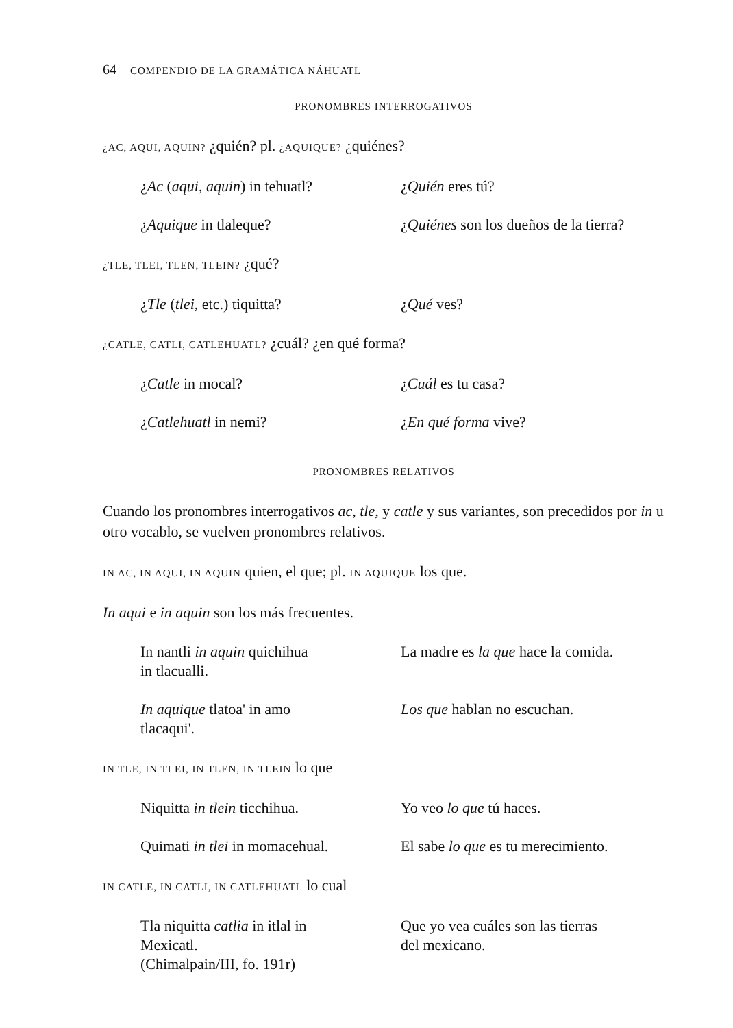64 COMPENDIO DE LA GRAMÁTICA NÁHUATL
PRONOMBRES INTERROGATIVOS
¿AC, AQUI, AQUIN? ¿quién? pl. ¿AQUIQUE? ¿quiénes?
¿Ac (aqui, aquin) in tehuatl?
¿Quién eres tú?
¿Aquique in tlaleque? ¿Quiénes son los dueños de la tierra?
¿TLE, TLEI, TLEN, TLEIN? ¿qué?
¿Tle (tlei, etc.) tiquitta? ¿Qué ves?
¿CATLE, CATLI, CATLEHUATL? ¿cuál? ¿en qué forma?
¿Catle in mocal? ¿Cuál es tu casa?
¿Catlehuatl in nemi? ¿En qué forma vive?
PRONOMBRES RELATIVOS
Cuando los pronombres interrogativos ac, tle, y catle y sus variantes, son precedidos por in u otro vocablo, se vuelven pronombres relativos.
IN AC, IN AQUI, IN AQUIN quien, el que; pl. IN AQUIQUE los que.
In aqui e in aquin son los más frecuentes.
In nantli in aquin quichihua
in tlacualli.
La madre es la que hace la comida.
In aquique tlatoa' in amo
tlacaqui'.
Los que hablan no escuchan.
IN TLE, IN TLEI, IN TLEN, IN TLEIN lo que
Niquitta in tlein ticchihua. Yo veo lo que tú haces.
Quimati in tlei in momacehual.
El sabe lo que es tu merecimiento.
IN CATLE, IN CATLI, IN CATLEHUATL lo cual
Tla niquitta catlia in itlal in
Mexicatl.
(Chimalpain/III, fo. 191r)
Que yo vea cuáles son las tierras
del mexicano.